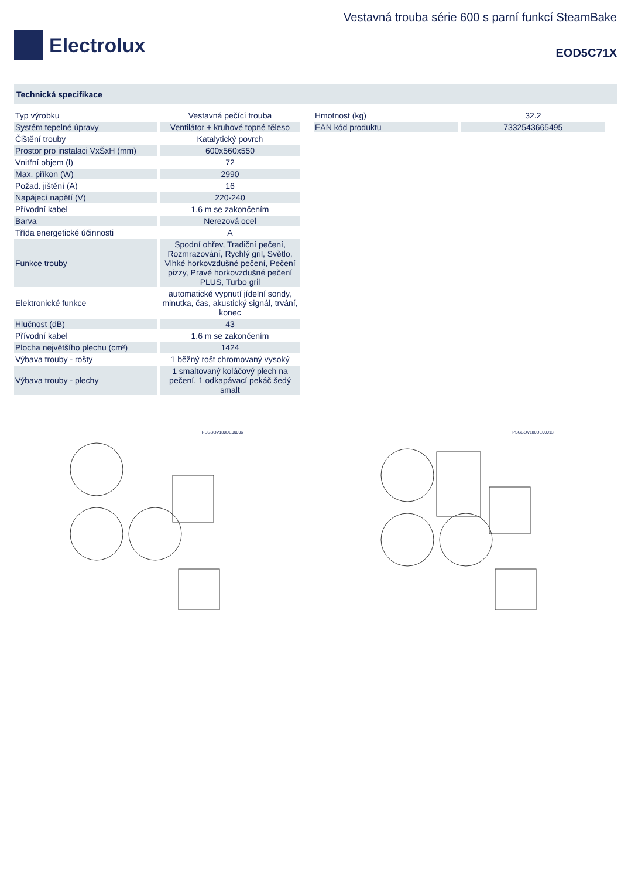Electrolux
Vestavná trouba série 600 s parní funkcí SteamBake
EOD5C71X
Technická specifikace
| Typ výrobku | Vestavná pečící trouba |
| Systém tepelné úpravy | Ventilátor + kruhové topné těleso |
| Čištění trouby | Katalytický povrch |
| Prostor pro instalaci VxŠxH (mm) | 600x560x550 |
| Vnitřní objem (l) | 72 |
| Max. příkon (W) | 2990 |
| Požad. jištění (A) | 16 |
| Napájecí napětí (V) | 220-240 |
| Přívodní kabel | 1.6 m se zakončením |
| Barva | Nerezová ocel |
| Třída energetické účinnosti | A |
| Funkce trouby | Spodní ohřev, Tradiční pečení, Rozmrazování, Rychlý gril, Světlo, Vlhké horkovzdušné pečení, Pečení pizzy, Pravé horkovzdušné pečení PLUS, Turbo gril |
| Elektronické funkce | automatické vypnutí jídelní sondy, minutka, čas, akustický signál, trvání, konec |
| Hlučnost (dB) | 43 |
| Přívodní kabel | 1.6 m se zakončením |
| Plocha největšího plechu (cm²) | 1424 |
| Výbava trouby - rošty | 1 běžný rošt chromovaný vysoký |
| Výbava trouby - plechy | 1 smaltovaný koláčový plech na pečení, 1 odkapávací pekáč šedý smalt |
| Hmotnost (kg) | 32.2 |
| EAN kód produktu | 7332543665495 |
PSGBOV180DE00006 PSGBOV180DE00013